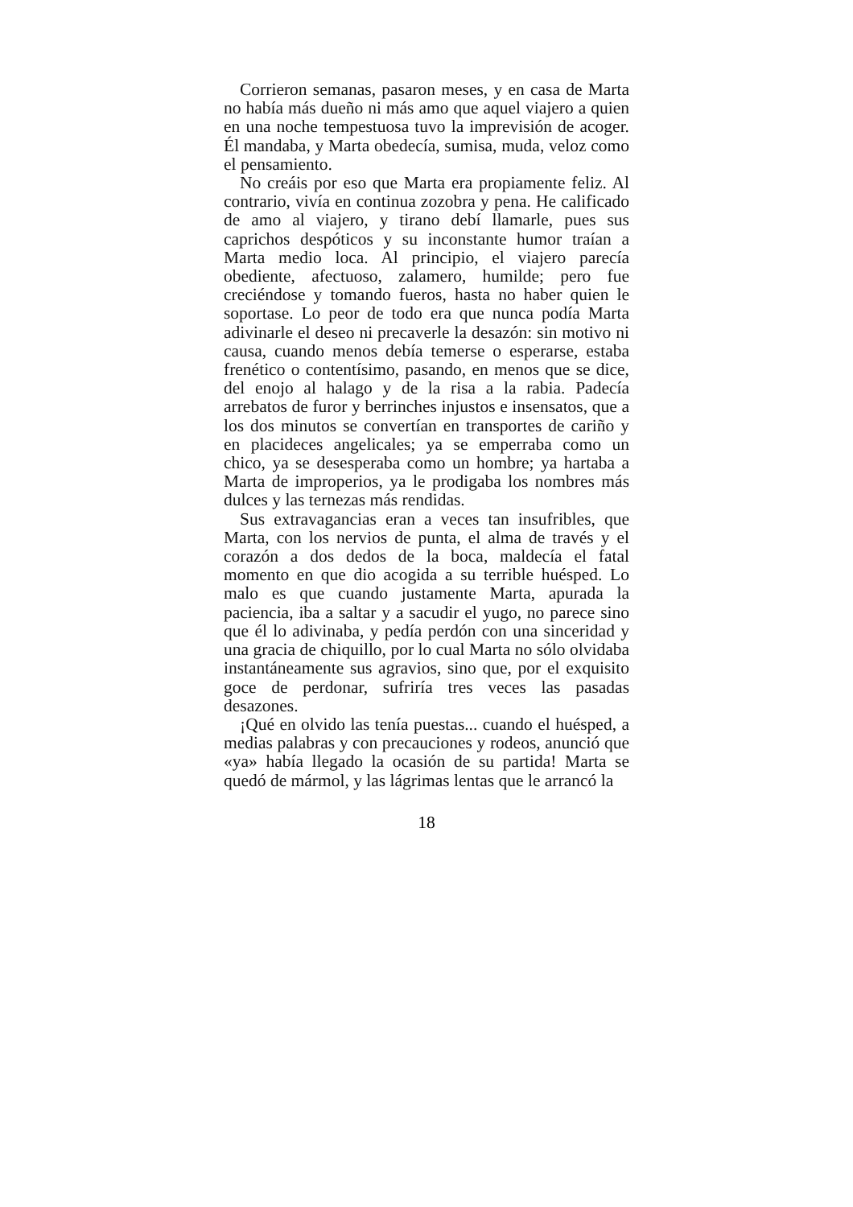Corrieron semanas, pasaron meses, y en casa de Marta no había más dueño ni más amo que aquel viajero a quien en una noche tempestuosa tuvo la imprevisión de acoger. Él mandaba, y Marta obedecía, sumisa, muda, veloz como el pensamiento.
No creáis por eso que Marta era propiamente feliz. Al contrario, vivía en continua zozobra y pena. He calificado de amo al viajero, y tirano debí llamarle, pues sus caprichos despóticos y su inconstante humor traían a Marta medio loca. Al principio, el viajero parecía obediente, afectuoso, zalamero, humilde; pero fue creciéndose y tomando fueros, hasta no haber quien le soportase. Lo peor de todo era que nunca podía Marta adivinarle el deseo ni precaverle la desazón: sin motivo ni causa, cuando menos debía temerse o esperarse, estaba frenético o contentísimo, pasando, en menos que se dice, del enojo al halago y de la risa a la rabia. Padecía arrebatos de furor y berrinches injustos e insensatos, que a los dos minutos se convertían en transportes de cariño y en placideces angelicales; ya se emperraba como un chico, ya se desesperaba como un hombre; ya hartaba a Marta de improperios, ya le prodigaba los nombres más dulces y las ternezas más rendidas.
Sus extravagancias eran a veces tan insufribles, que Marta, con los nervios de punta, el alma de través y el corazón a dos dedos de la boca, maldecía el fatal momento en que dio acogida a su terrible huésped. Lo malo es que cuando justamente Marta, apurada la paciencia, iba a saltar y a sacudir el yugo, no parece sino que él lo adivinaba, y pedía perdón con una sinceridad y una gracia de chiquillo, por lo cual Marta no sólo olvidaba instantáneamente sus agravios, sino que, por el exquisito goce de perdonar, sufriría tres veces las pasadas desazones.
¡Qué en olvido las tenía puestas... cuando el huésped, a medias palabras y con precauciones y rodeos, anunció que «ya» había llegado la ocasión de su partida! Marta se quedó de mármol, y las lágrimas lentas que le arrancó la
18